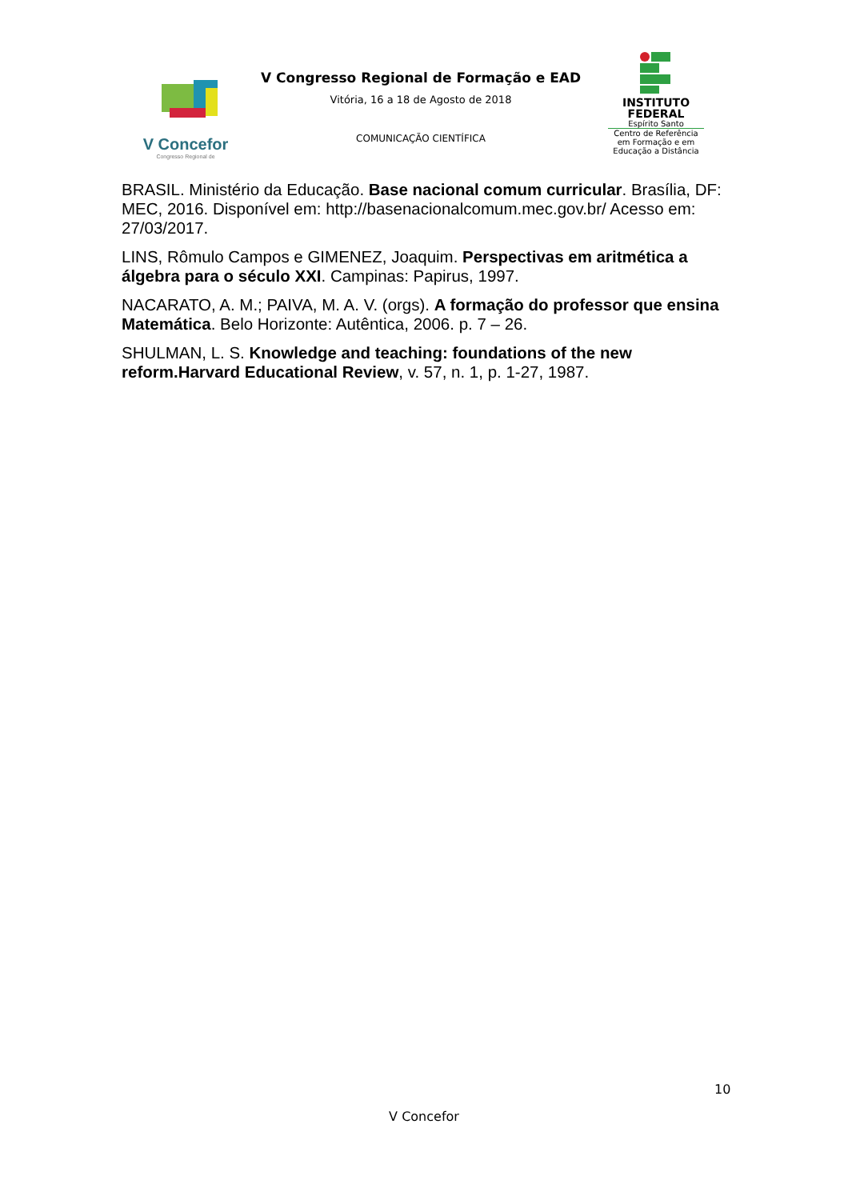V Concefor
Congresso Regional de
V Congresso Regional de Formação e EAD
Vitória, 16 a 18 de Agosto de 2018
COMUNICAÇÃO CIENTÍFICA
INSTITUTO
FEDERAL
Espírito Santo
Centro de Referência em Formação e em Educação a Distância
BRASIL. Ministério da Educação. Base nacional comum curricular. Brasília, DF: MEC, 2016. Disponível em: http://basenacionalcomum.mec.gov.br/ Acesso em: 27/03/2017.
LINS, Rômulo Campos e GIMENEZ, Joaquim. Perspectivas em aritmética a álgebra para o século XXI. Campinas: Papirus, 1997.
NACARATO, A. M.; PAIVA, M. A. V. (orgs). A formação do professor que ensina Matemática. Belo Horizonte: Autêntica, 2006. p. 7 – 26.
SHULMAN, L. S. Knowledge and teaching: foundations of the new reform.Harvard Educational Review, v. 57, n. 1, p. 1-27, 1987.
10
V Concefor